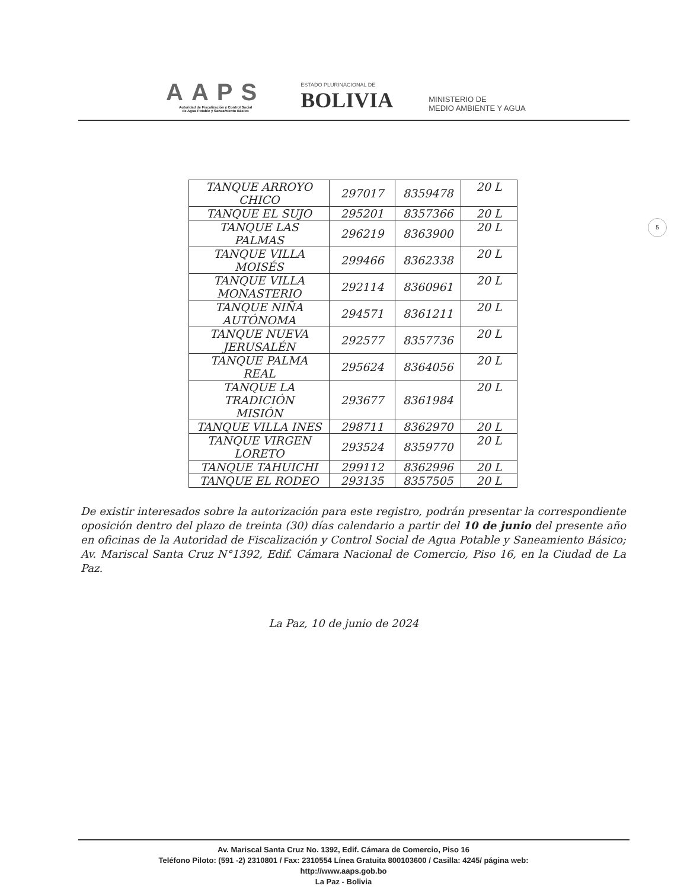AAPS
Autoridad de Fiscalización y Control Social
de Agua Potable y Saneamiento Básico
ESTADO PLURINACIONAL DE
BOLIVIA
MINISTERIO DE
MEDIO AMBIENTE Y AGUA
| TANQUE ARROYO CHICO | 297017 | 8359478 | 20 L |
| TANQUE EL SUJO | 295201 | 8357366 | 20 L |
| TANQUE LAS PALMAS | 296219 | 8363900 | 20 L |
| TANQUE VILLA MOISÉS | 299466 | 8362338 | 20 L |
| TANQUE VILLA MONASTERIO | 292114 | 8360961 | 20 L |
| TANQUE NIÑA AUTÓNOMA | 294571 | 8361211 | 20 L |
| TANQUE NUEVA JERUSALÉN | 292577 | 8357736 | 20 L |
| TANQUE PALMA REAL | 295624 | 8364056 | 20 L |
| TANQUE LA TRADICIÓN MISIÓN | 293677 | 8361984 | 20 L |
| TANQUE VILLA INES | 298711 | 8362970 | 20 L |
| TANQUE VIRGEN LORETO | 293524 | 8359770 | 20 L |
| TANQUE TAHUICHI | 299112 | 8362996 | 20 L |
| TANQUE EL RODEO | 293135 | 8357505 | 20 L |
De existir interesados sobre la autorización para este registro, podrán presentar la correspondiente oposición dentro del plazo de treinta (30) días calendario a partir del 10 de junio del presente año en oficinas de la Autoridad de Fiscalización y Control Social de Agua Potable y Saneamiento Básico; Av. Mariscal Santa Cruz N°1392, Edif. Cámara Nacional de Comercio, Piso 16, en la Ciudad de La Paz.
La Paz, 10 de junio de 2024
5
Av. Mariscal Santa Cruz No. 1392, Edif. Cámara de Comercio, Piso 16
Teléfono Piloto: (591 -2) 2310801 / Fax: 2310554 Línea Gratuita 800103600 / Casilla: 4245/ página web:
http://www.aaps.gob.bo
La Paz - Bolivia